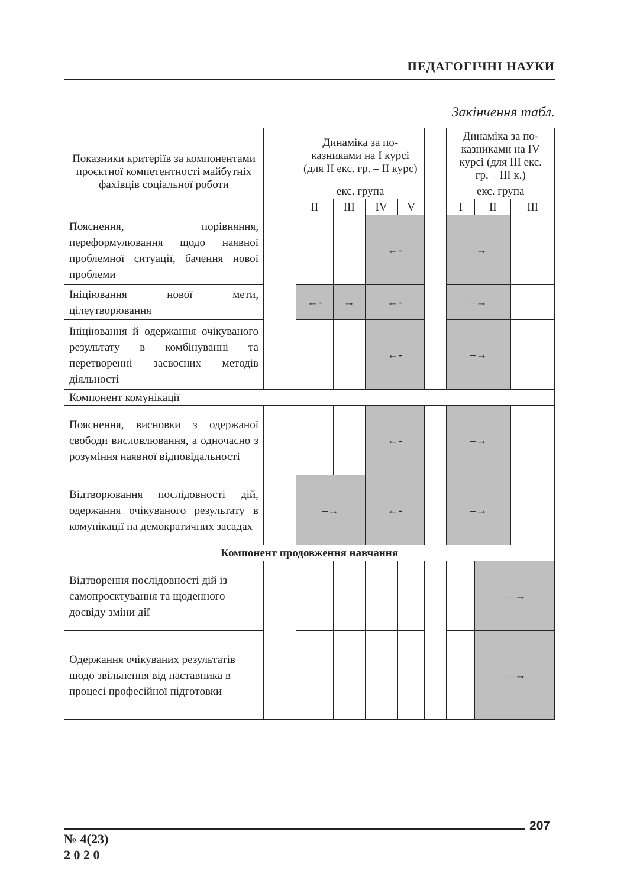ПЕДАГОГІЧНІ НАУКИ
Закінчення табл.
| Показники критеріїв за компонентами проєктної компетентності майбутніх фахівців соціальної роботи | | Динаміка за по-казниками на І курсі (для ІІ екс. гр. – ІІ курс) | | | | | Динаміка за по-казниками на ІV курсі (для ІІІ екс. гр. – ІІІ к.) | | |
| --- | --- | --- | --- | --- | --- | --- | --- | --- | --- |
| | | екс. група | | | | | екс. група | | |
| | | ІІ | ІІІ | ІV | V | | І | ІІ | ІІІ |
| Пояснення, порівняння, переформулювання щодо наявної проблемної ситуації, бачення нової проблеми | | | | ←- | | | –→ | | |
| Ініціювання нової мети, цілеутворювання | | ←- | → | ←- | | | –→ | | |
| Ініціювання й одержання очікуваного результату в комбінуванні та перетворенні засвоєних методів діяльності | | | | ←- | | | –→ | | |
| Компонент комунікації | | | | | | | | | |
| Пояснення, висновки з одержаної свободи висловлювання, а одночасно з розуміння наявної відповідальності | | | | ←- | | | –→ | | |
| Відтворювання послідовності дій, одержання очікуваного результату в комунікації на демократичних засадах | | –→ | | ←- | | | –→ | | |
| Компонент продовження навчання | | | | | | | | | |
| Відтворення послідовності дій із самопроєктування та щоденного досвіду зміни дії | | | | | | | | —→ | |
| Одержання очікуваних результатів щодо звільнення від наставника в процесі професійної підготовки | | | | | | | | —→ | |
207
№ 4(23)
2 0 2 0